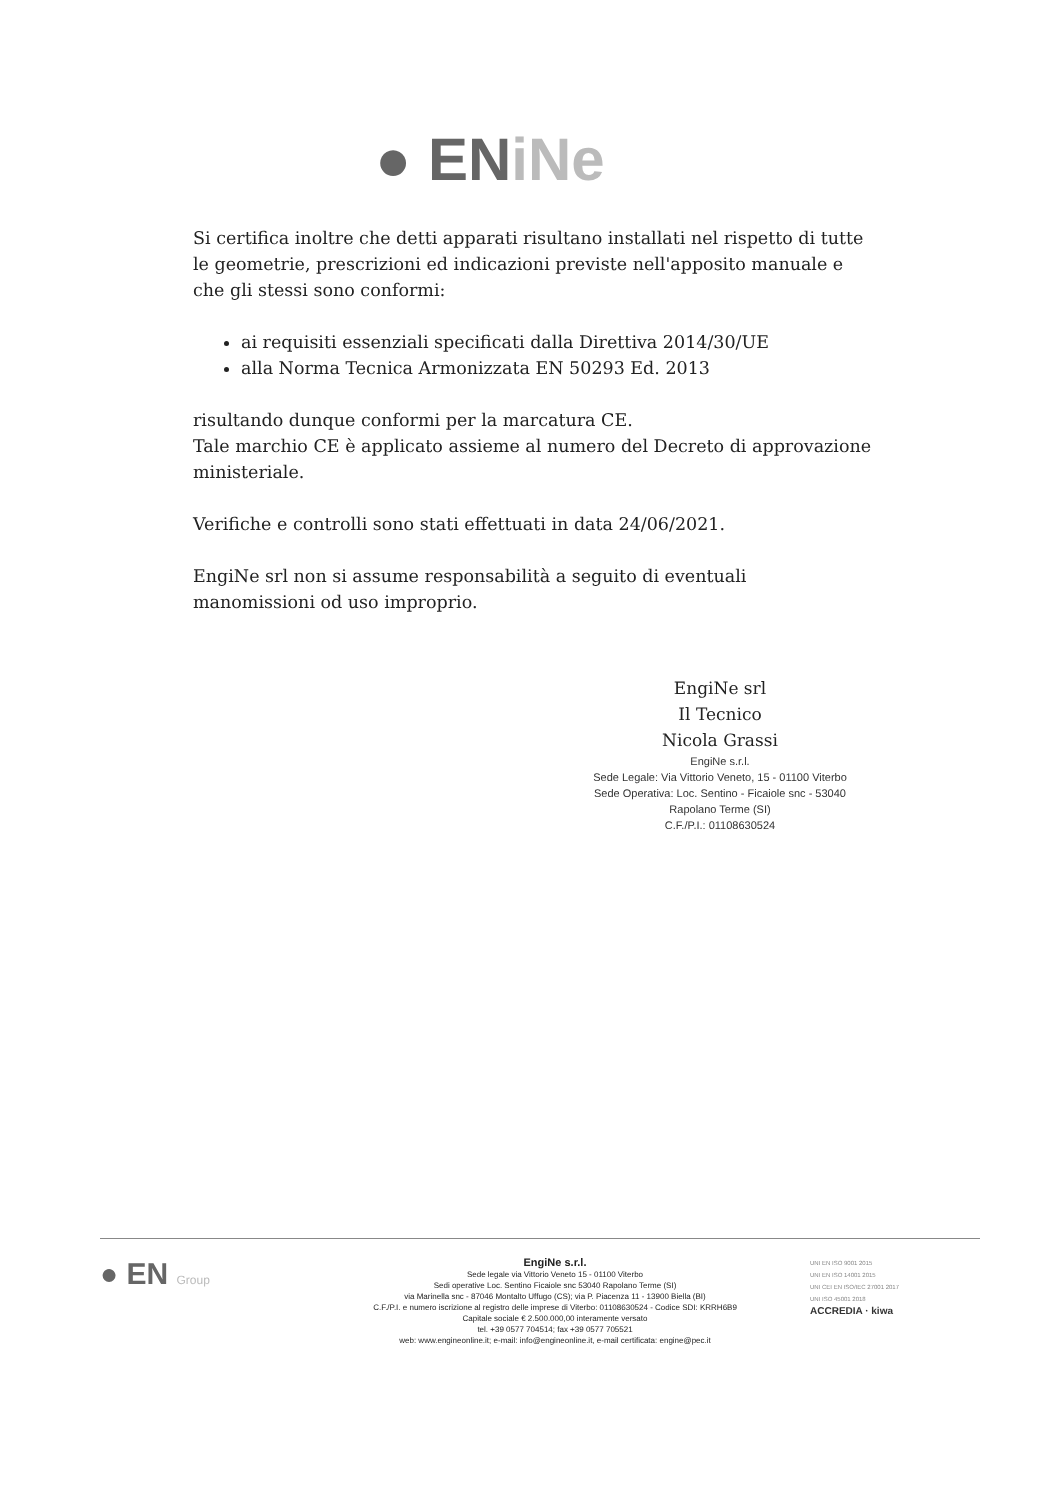● ENiNe
Si certifica inoltre che detti apparati risultano installati nel rispetto di tutte le geometrie, prescrizioni ed indicazioni previste nell'apposito manuale e che gli stessi sono conformi:
ai requisiti essenziali specificati dalla Direttiva 2014/30/UE
alla Norma Tecnica Armonizzata EN 50293 Ed. 2013
risultando dunque conformi per la marcatura CE.
Tale marchio CE è applicato assieme al numero del Decreto di approvazione ministeriale.
Verifiche e controlli sono stati effettuati in data 24/06/2021.
EngiNe srl non si assume responsabilità a seguito di eventuali manomissioni od uso improprio.
EngiNe srl
Il Tecnico
Nicola Grassi
EngiNe s.r.l.
Sede Legale: Via Vittorio Veneto, 15 - 01100 Viterbo
Sede Operativa: Loc. Sentino - Ficaiole snc - 53040 Rapolano Terme (SI)
C.F./P.I.: 01108630524
● EN Group
EngiNe s.r.l.
Sede legale via Vittorio Veneto 15 - 01100 Viterbo
Sedi operative Loc. Sentino Ficaiole snc 53040 Rapolano Terme (SI)
via Marinella snc - 87046 Montalto Uffugo (CS); via P. Piacenza 11 - 13900 Biella (BI)
C.F./P.I. e numero iscrizione al registro delle imprese di Viterbo: 01108630524 - Codice SDI: KRRH6B9
Capitale sociale € 2.500.000,00 interamente versato
tel. +39 0577 704514; fax +39 0577 705521
web: www.engineonline.it; e-mail: info@engineonline.it, e-mail certificata: engine@pec.it
UNI EN ISO 9001 2015
UNI EN ISO 14001 2015
UNI CEI EN ISO/IEC 27001 2017
UNI ISO 45001 2018
ACCREDIA · kiwa